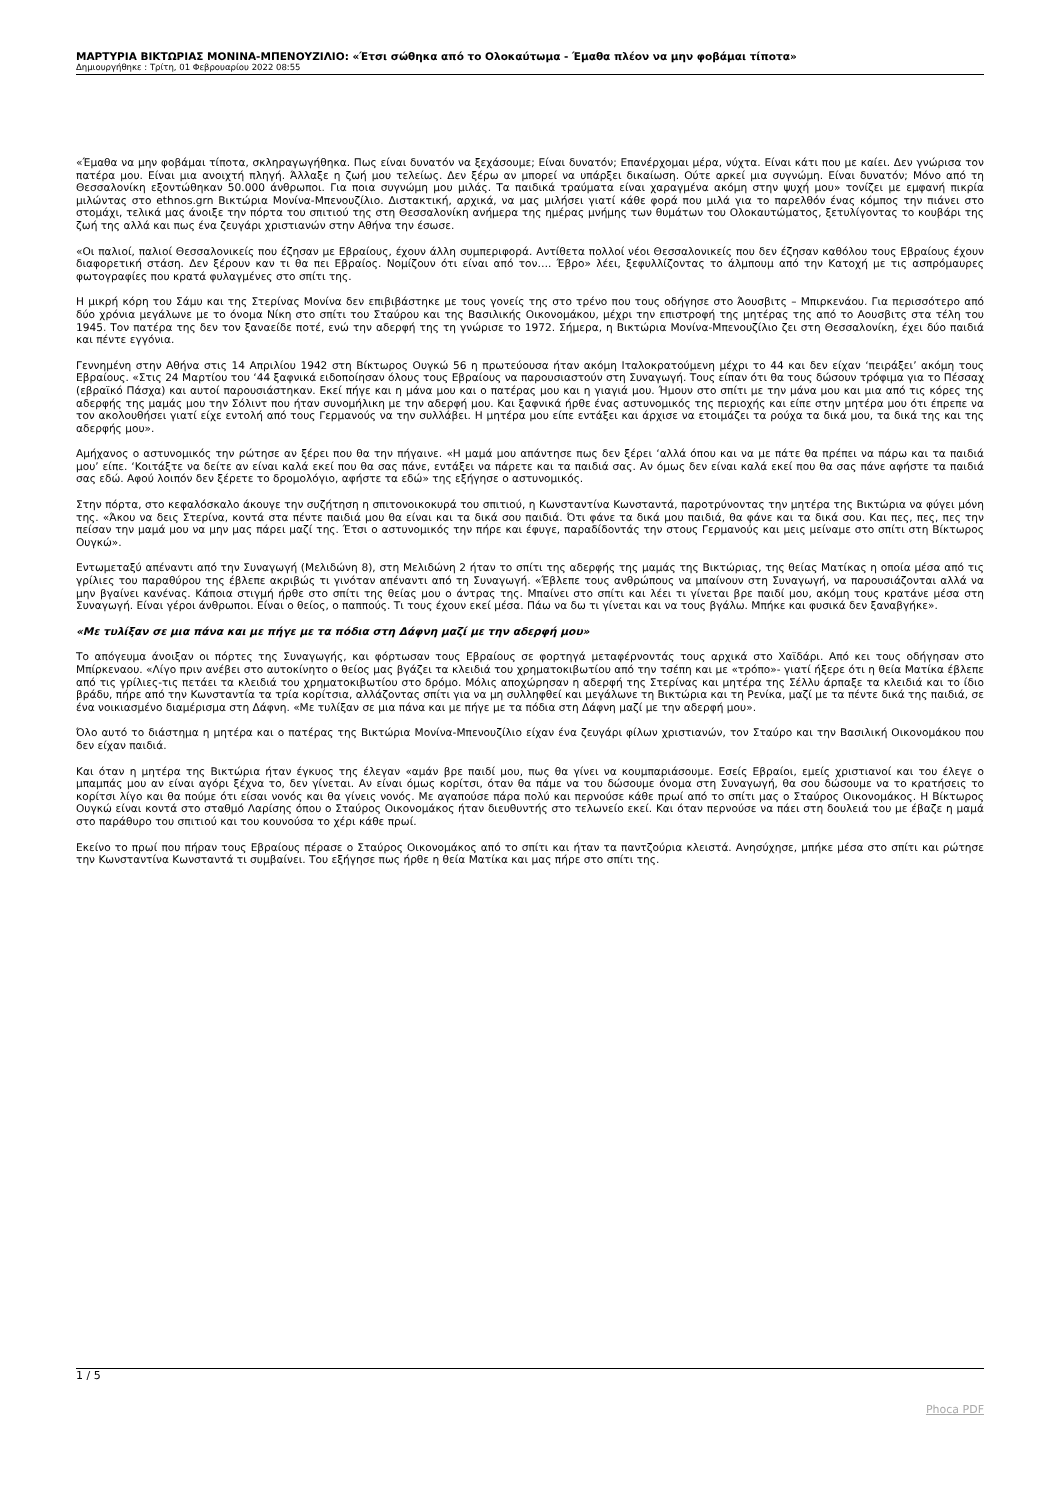ΜΑΡΤΥΡΙΑ ΒΙΚΤΩΡΙΑΣ ΜΟΝΙΝΑ-ΜΠΕΝΟΥΖΙΛΙΟ: «Έτσι σώθηκα από το Ολοκαύτωμα - Έμαθα πλέον να μην φοβάμαι τίποτα»
Δημιουργήθηκε : Τρίτη, 01 Φεβρουαρίου 2022 08:55
«Έμαθα να μην φοβάμαι τίποτα, σκληραγωγήθηκα. Πως είναι δυνατόν να ξεχάσουμε; Είναι δυνατόν; Επανέρχομαι μέρα, νύχτα. Είναι κάτι που με καίει. Δεν γνώρισα τον πατέρα μου. Είναι μια ανοιχτή πληγή. Άλλαξε η ζωή μου τελείως. Δεν ξέρω αν μπορεί να υπάρξει δικαίωση. Ούτε αρκεί μια συγνώμη. Είναι δυνατόν; Μόνο από τη Θεσσαλονίκη εξοντώθηκαν 50.000 άνθρωποι. Για ποια συγνώμη μου μιλάς. Τα παιδικά τραύματα είναι χαραγμένα ακόμη στην ψυχή μου» τονίζει με εμφανή πικρία μιλώντας στο ethnos.grn Βικτώρια Μονίνα-Μπενουζίλιο. Διστακτική, αρχικά, να μας μιλήσει γιατί κάθε φορά που μιλά για το παρελθόν ένας κόμπος την πιάνει στο στομάχι, τελικά μας άνοιξε την πόρτα του σπιτιού της στη Θεσσαλονίκη ανήμερα της ημέρας μνήμης των θυμάτων του Ολοκαυτώματος, ξετυλίγοντας το κουβάρι της ζωή της αλλά και πως ένα ζευγάρι χριστιανών στην Αθήνα την έσωσε.
«Οι παλιοί, παλιοί Θεσσαλονικείς που έζησαν με Εβραίους, έχουν άλλη συμπεριφορά. Αντίθετα πολλοί νέοι Θεσσαλονικείς που δεν έζησαν καθόλου τους Εβραίους έχουν διαφορετική στάση. Δεν ξέρουν καν τι θα πει Εβραίος. Νομίζουν ότι είναι από τον…. Έβρο» λέει, ξεφυλλίζοντας το άλμπουμ από την Κατοχή με τις ασπρόμαυρες φωτογραφίες που κρατά φυλαγμένες στο σπίτι της.
Η μικρή κόρη του Σάμυ και της Στερίνας Μονίνα δεν επιβιβάστηκε με τους γονείς της στο τρένο που τους οδήγησε στο Άουσβιτς – Μπιρκενάου. Για περισσότερο από δύο χρόνια μεγάλωνε με το όνομα Νίκη στο σπίτι του Σταύρου και της Βασιλικής Οικονομάκου, μέχρι την επιστροφή της μητέρας της από το Αουσβιτς στα τέλη του 1945. Τον πατέρα της δεν τον ξαναείδε ποτέ, ενώ την αδερφή της τη γνώρισε το 1972. Σήμερα, η Βικτώρια Μονίνα-Μπενουζίλιο ζει στη Θεσσαλονίκη, έχει δύο παιδιά και πέντε εγγόνια.
Γεννημένη στην Αθήνα στις 14 Απριλίου 1942 στη Βίκτωρος Ουγκώ 56 η πρωτεύουσα ήταν ακόμη Ιταλοκρατούμενη μέχρι το 44 και δεν είχαν ‘πειράξει’ ακόμη τους Εβραίους. «Στις 24 Μαρτίου του ‘44 ξαφνικά ειδοποίησαν όλους τους Εβραίους να παρουσιαστούν στη Συναγωγή. Τους είπαν ότι θα τους δώσουν τρόφιμα για το Πέσσαχ (εβραϊκό Πάσχα) και αυτοί παρουσιάστηκαν. Εκεί πήγε και η μάνα μου και ο πατέρας μου και η γιαγιά μου. Ήμουν στο σπίτι με την μάνα μου και μια από τις κόρες της αδερφής της μαμάς μου την Σόλιντ που ήταν συνομήλικη με την αδερφή μου. Και ξαφνικά ήρθε ένας αστυνομικός της περιοχής και είπε στην μητέρα μου ότι έπρεπε να τον ακολουθήσει γιατί είχε εντολή από τους Γερμανούς να την συλλάβει. Η μητέρα μου είπε εντάξει και άρχισε να ετοιμάζει τα ρούχα τα δικά μου, τα δικά της και της αδερφής μου».
Αμήχανος ο αστυνομικός την ρώτησε αν ξέρει που θα την πήγαινε. «Η μαμά μου απάντησε πως δεν ξέρει ‘αλλά όπου και να με πάτε θα πρέπει να πάρω και τα παιδιά μου’ είπε. ‘Κοιτάξτε να δείτε αν είναι καλά εκεί που θα σας πάνε, εντάξει να πάρετε και τα παιδιά σας. Αν όμως δεν είναι καλά εκεί που θα σας πάνε αφήστε τα παιδιά σας εδώ. Αφού λοιπόν δεν ξέρετε το δρομολόγιο, αφήστε τα εδώ» της εξήγησε ο αστυνομικός.
Στην πόρτα, στο κεφαλόσκαλο άκουγε την συζήτηση η σπιτονοικοκυρά του σπιτιού, η Κωνσταντίνα Κωνσταντά, παροτρύνοντας την μητέρα της Βικτώρια να φύγει μόνη της. «Άκου να δεις Στερίνα, κοντά στα πέντε παιδιά μου θα είναι και τα δικά σου παιδιά. Ότι φάνε τα δικά μου παιδιά, θα φάνε και τα δικά σου. Και πες, πες, πες την πείσαν την μαμά μου να μην μας πάρει μαζί της. Έτσι ο αστυνομικός την πήρε και έφυγε, παραδίδοντάς την στους Γερμανούς και μεις μείναμε στο σπίτι στη Βίκτωρος Ουγκώ».
Εντωμεταξύ απέναντι από την Συναγωγή (Μελιδώνη 8), στη Μελιδώνη 2 ήταν το σπίτι της αδερφής της μαμάς της Βικτώριας, της θείας Ματίκας η οποία μέσα από τις γρίλιες του παραθύρου της έβλεπε ακριβώς τι γινόταν απέναντι από τη Συναγωγή. «Έβλεπε τους ανθρώπους να μπαίνουν στη Συναγωγή, να παρουσιάζονται αλλά να μην βγαίνει κανένας. Κάποια στιγμή ήρθε στο σπίτι της θείας μου ο άντρας της. Μπαίνει στο σπίτι και λέει τι γίνεται βρε παιδί μου, ακόμη τους κρατάνε μέσα στη Συναγωγή. Είναι γέροι άνθρωποι. Είναι ο θείος, ο παππούς. Τι τους έχουν εκεί μέσα. Πάω να δω τι γίνεται και να τους βγάλω. Μπήκε και φυσικά δεν ξαναβγήκε».
«Με τυλίξαν σε μια πάνα και με πήγε με τα πόδια στη Δάφνη μαζί με την αδερφή μου»
Το απόγευμα άνοιξαν οι πόρτες της Συναγωγής, και φόρτωσαν τους Εβραίους σε φορτηγά μεταφέρνοντάς τους αρχικά στο Χαϊδάρι. Από κει τους οδήγησαν στο Μπίρκεναου. «Λίγο πριν ανέβει στο αυτοκίνητο ο θείος μας βγάζει τα κλειδιά του χρηματοκιβωτίου από την τσέπη και με «τρόπο»- γιατί ήξερε ότι η θεία Ματίκα έβλεπε από τις γρίλιες-τις πετάει τα κλειδιά του χρηματοκιβωτίου στο δρόμο. Μόλις αποχώρησαν η αδερφή της Στερίνας και μητέρα της Σέλλυ άρπαξε τα κλειδιά και το ίδιο βράδυ, πήρε από την Κωνσταντία τα τρία κορίτσια, αλλάζοντας σπίτι για να μη συλληφθεί και μεγάλωνε τη Βικτώρια και τη Ρενίκα, μαζί με τα πέντε δικά της παιδιά, σε ένα νοικιασμένο διαμέρισμα στη Δάφνη. «Με τυλίξαν σε μια πάνα και με πήγε με τα πόδια στη Δάφνη μαζί με την αδερφή μου».
Όλο αυτό το διάστημα η μητέρα και ο πατέρας της Βικτώρια Μονίνα-Μπενουζίλιο είχαν ένα ζευγάρι φίλων χριστιανών, τον Σταύρο και την Βασιλική Οικονομάκου που δεν είχαν παιδιά.
Και όταν η μητέρα της Βικτώρια ήταν έγκυος της έλεγαν «αμάν βρε παιδί μου, πως θα γίνει να κουμπαριάσουμε. Εσείς Εβραίοι, εμείς χριστιανοί και του έλεγε ο μπαμπάς μου αν είναι αγόρι ξέχνα το, δεν γίνεται. Αν είναι όμως κορίτσι, όταν θα πάμε να του δώσουμε όνομα στη Συναγωγή, θα σου δώσουμε να το κρατήσεις το κορίτσι λίγο και θα πούμε ότι είσαι νονός και θα γίνεις νονός. Με αγαπούσε πάρα πολύ και περνούσε κάθε πρωί από το σπίτι μας ο Σταύρος Οικονομάκος. Η Βίκτωρος Ουγκώ είναι κοντά στο σταθμό Λαρίσης όπου ο Σταύρος Οικονομάκος ήταν διευθυντής στο τελωνείο εκεί. Και όταν περνούσε να πάει στη δουλειά του με έβαζε η μαμά στο παράθυρο του σπιτιού και του κουνούσα το χέρι κάθε πρωί.
Εκείνο το πρωί που πήραν τους Εβραίους πέρασε ο Σταύρος Οικονομάκος από το σπίτι και ήταν τα παντζούρια κλειστά. Ανησύχησε, μπήκε μέσα στο σπίτι και ρώτησε την Κωνσταντίνα Κωνσταντά τι συμβαίνει. Του εξήγησε πως ήρθε η θεία Ματίκα και μας πήρε στο σπίτι της.
1 / 5
Phoca PDF